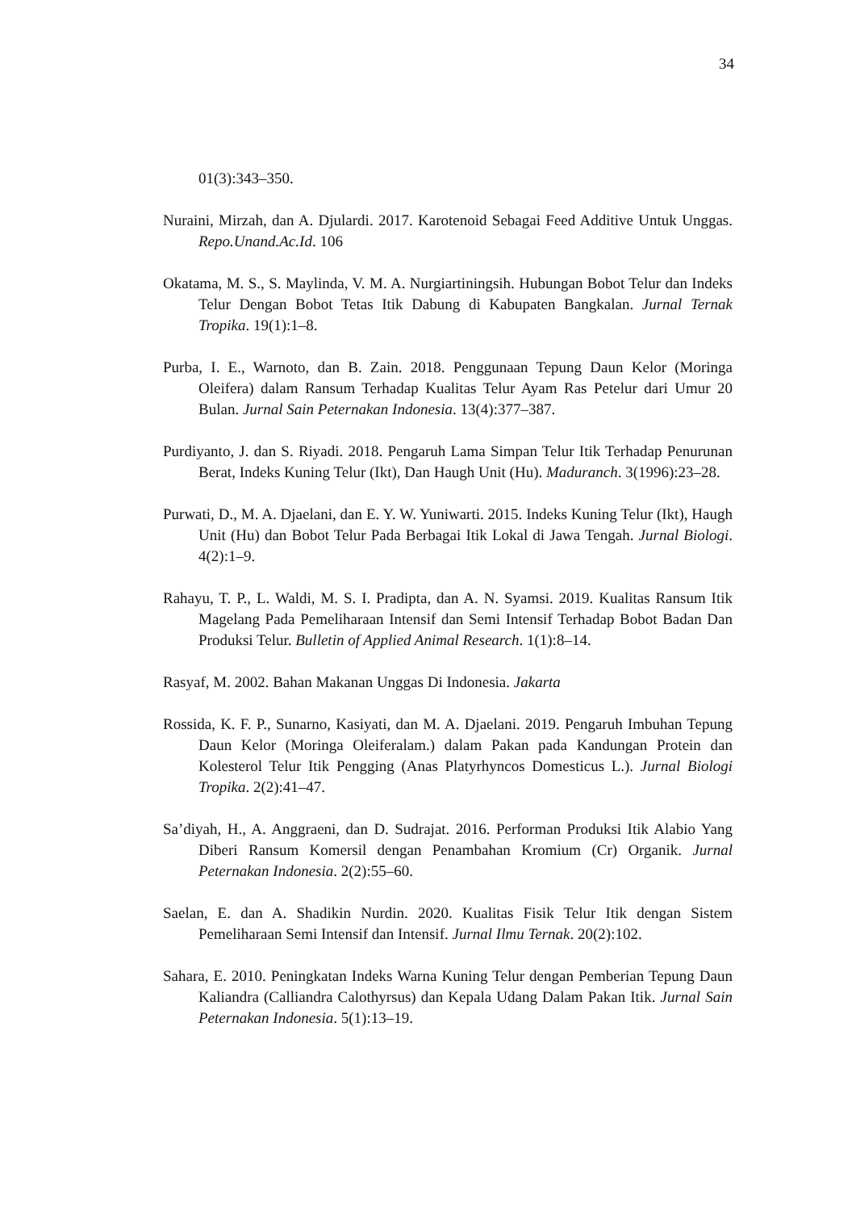34
01(3):343–350.
Nuraini, Mirzah, dan A. Djulardi. 2017. Karotenoid Sebagai Feed Additive Untuk Unggas. Repo.Unand.Ac.Id. 106
Okatama, M. S., S. Maylinda, V. M. A. Nurgiartiningsih. Hubungan Bobot Telur dan Indeks Telur Dengan Bobot Tetas Itik Dabung di Kabupaten Bangkalan. Jurnal Ternak Tropika. 19(1):1–8.
Purba, I. E., Warnoto, dan B. Zain. 2018. Penggunaan Tepung Daun Kelor (Moringa Oleifera) dalam Ransum Terhadap Kualitas Telur Ayam Ras Petelur dari Umur 20 Bulan. Jurnal Sain Peternakan Indonesia. 13(4):377–387.
Purdiyanto, J. dan S. Riyadi. 2018. Pengaruh Lama Simpan Telur Itik Terhadap Penurunan Berat, Indeks Kuning Telur (Ikt), Dan Haugh Unit (Hu). Maduranch. 3(1996):23–28.
Purwati, D., M. A. Djaelani, dan E. Y. W. Yuniwarti. 2015. Indeks Kuning Telur (Ikt), Haugh Unit (Hu) dan Bobot Telur Pada Berbagai Itik Lokal di Jawa Tengah. Jurnal Biologi. 4(2):1–9.
Rahayu, T. P., L. Waldi, M. S. I. Pradipta, dan A. N. Syamsi. 2019. Kualitas Ransum Itik Magelang Pada Pemeliharaan Intensif dan Semi Intensif Terhadap Bobot Badan Dan Produksi Telur. Bulletin of Applied Animal Research. 1(1):8–14.
Rasyaf, M. 2002. Bahan Makanan Unggas Di Indonesia. Jakarta
Rossida, K. F. P., Sunarno, Kasiyati, dan M. A. Djaelani. 2019. Pengaruh Imbuhan Tepung Daun Kelor (Moringa Oleiferalam.) dalam Pakan pada Kandungan Protein dan Kolesterol Telur Itik Pengging (Anas Platyrhyncos Domesticus L.). Jurnal Biologi Tropika. 2(2):41–47.
Sa’diyah, H., A. Anggraeni, dan D. Sudrajat. 2016. Performan Produksi Itik Alabio Yang Diberi Ransum Komersil dengan Penambahan Kromium (Cr) Organik. Jurnal Peternakan Indonesia. 2(2):55–60.
Saelan, E. dan A. Shadikin Nurdin. 2020. Kualitas Fisik Telur Itik dengan Sistem Pemeliharaan Semi Intensif dan Intensif. Jurnal Ilmu Ternak. 20(2):102.
Sahara, E. 2010. Peningkatan Indeks Warna Kuning Telur dengan Pemberian Tepung Daun Kaliandra (Calliandra Calothyrsus) dan Kepala Udang Dalam Pakan Itik. Jurnal Sain Peternakan Indonesia. 5(1):13–19.